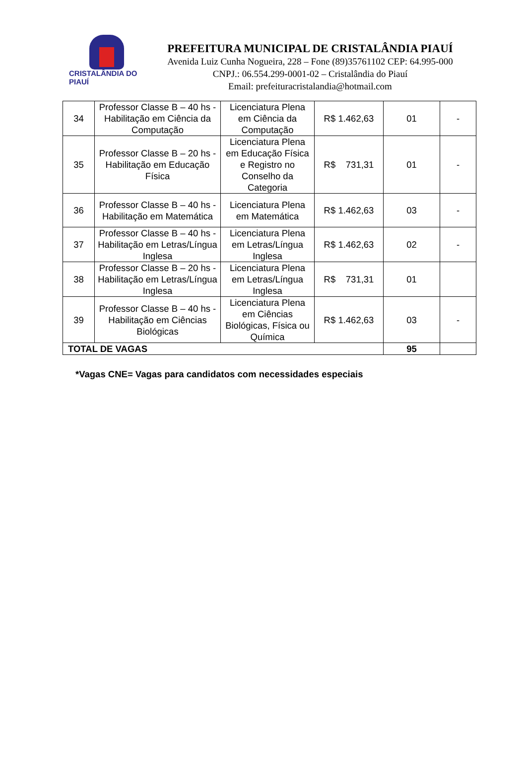CRISTALÂNDIA DO PIAUÍ
PREFEITURA MUNICIPAL DE CRISTALÂNDIA PIAUÍ
Avenida Luiz Cunha Nogueira, 228 – Fone (89)35761102 CEP: 64.995-000
CNPJ.: 06.554.299-0001-02 – Cristalândia do Piauí
Email: prefeituracristalandia@hotmail.com
| 34 | Professor Classe B – 40 hs - Habilitação em Ciência da Computação | Licenciatura Plena em Ciência da Computação | R$ 1.462,63 | 01 | - |
| 35 | Professor Classe B – 20 hs - Habilitação em Educação Física | Licenciatura Plena em Educação Física e Registro no Conselho da Categoria | R$ 731,31 | 01 | - |
| 36 | Professor Classe B – 40 hs - Habilitação em Matemática | Licenciatura Plena em Matemática | R$ 1.462,63 | 03 | - |
| 37 | Professor Classe B – 40 hs - Habilitação em Letras/Língua Inglesa | Licenciatura Plena em Letras/Língua Inglesa | R$ 1.462,63 | 02 | - |
| 38 | Professor Classe B – 20 hs - Habilitação em Letras/Língua Inglesa | Licenciatura Plena em Letras/Língua Inglesa | R$ 731,31 | 01 | |
| 39 | Professor Classe B – 40 hs - Habilitação em Ciências Biológicas | Licenciatura Plena em Ciências Biológicas, Física ou Química | R$ 1.462,63 | 03 | - |
| TOTAL DE VAGAS | | | | 95 | |
*Vagas CNE= Vagas para candidatos com necessidades especiais